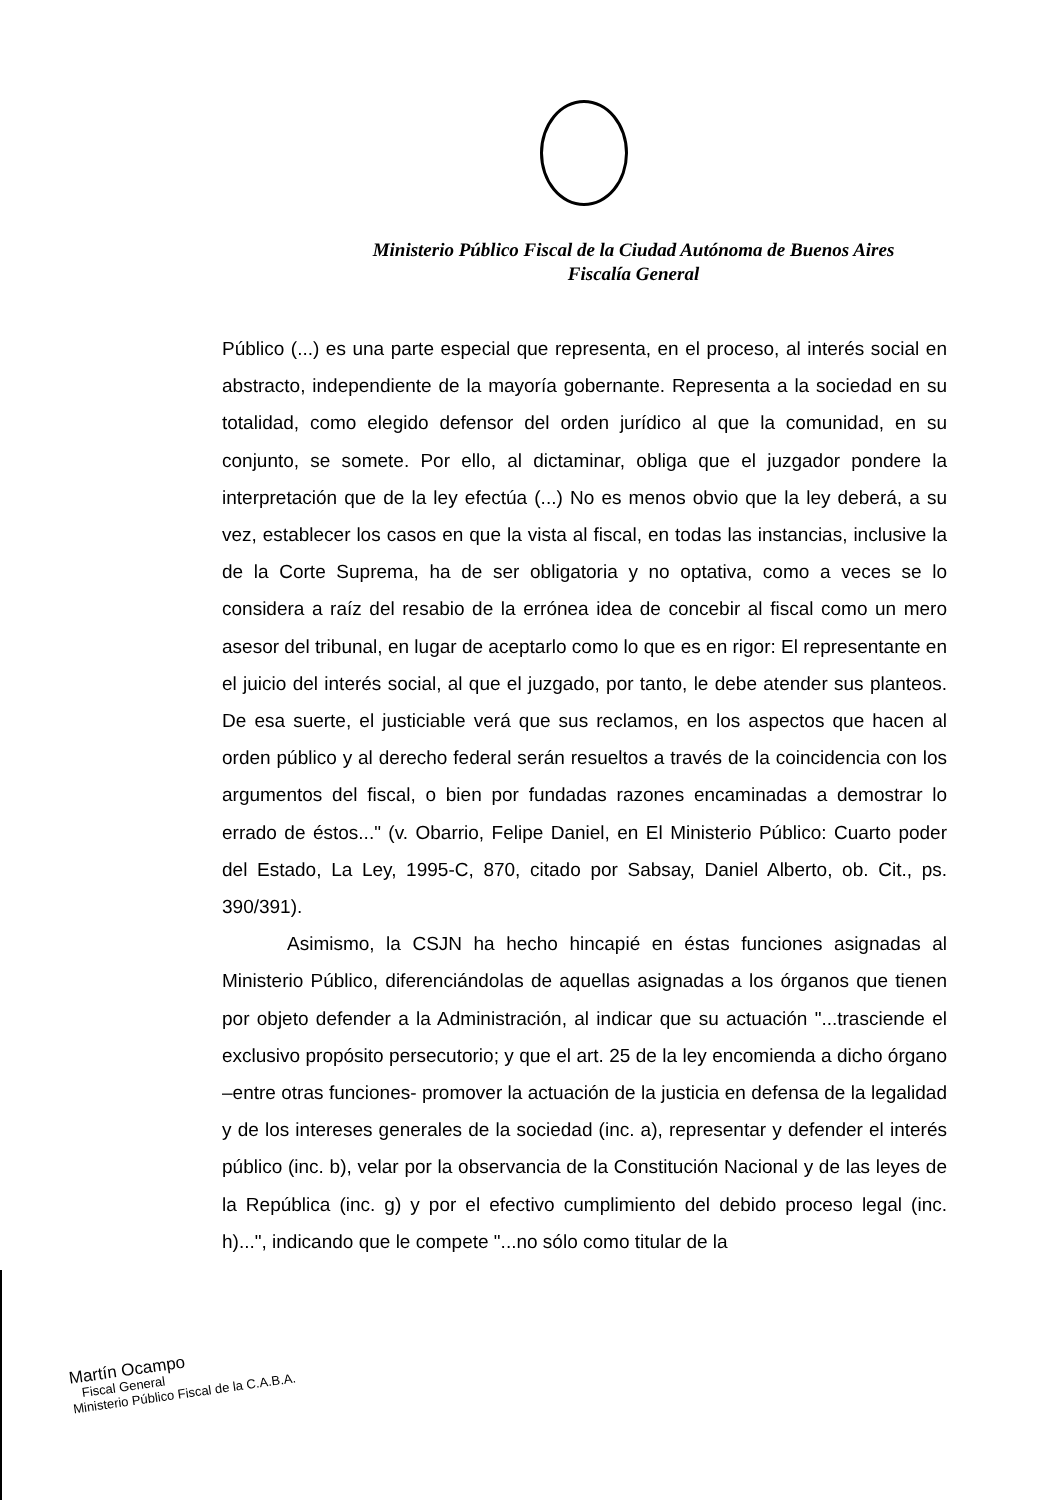Ministerio Público Fiscal de la Ciudad Autónoma de Buenos Aires
Fiscalía General
Público (...) es una parte especial que representa, en el proceso, al interés social en abstracto, independiente de la mayoría gobernante. Representa a la sociedad en su totalidad, como elegido defensor del orden jurídico al que la comunidad, en su conjunto, se somete. Por ello, al dictaminar, obliga que el juzgador pondere la interpretación que de la ley efectúa (...) No es menos obvio que la ley deberá, a su vez, establecer los casos en que la vista al fiscal, en todas las instancias, inclusive la de la Corte Suprema, ha de ser obligatoria y no optativa, como a veces se lo considera a raíz del resabio de la errónea idea de concebir al fiscal como un mero asesor del tribunal, en lugar de aceptarlo como lo que es en rigor: El representante en el juicio del interés social, al que el juzgado, por tanto, le debe atender sus planteos. De esa suerte, el justiciable verá que sus reclamos, en los aspectos que hacen al orden público y al derecho federal serán resueltos a través de la coincidencia con los argumentos del fiscal, o bien por fundadas razones encaminadas a demostrar lo errado de éstos..." (v. Obarrio, Felipe Daniel, en El Ministerio Público: Cuarto poder del Estado, La Ley, 1995-C, 870, citado por Sabsay, Daniel Alberto, ob. Cit., ps. 390/391).
Asimismo, la CSJN ha hecho hincapié en éstas funciones asignadas al Ministerio Público, diferenciándolas de aquellas asignadas a los órganos que tienen por objeto defender a la Administración, al indicar que su actuación "...trasciende el exclusivo propósito persecutorio; y que el art. 25 de la ley encomienda a dicho órgano –entre otras funciones- promover la actuación de la justicia en defensa de la legalidad y de los intereses generales de la sociedad (inc. a), representar y defender el interés público (inc. b), velar por la observancia de la Constitución Nacional y de las leyes de la República (inc. g) y por el efectivo cumplimiento del debido proceso legal (inc. h)...", indicando que le compete "...no sólo como titular de la
Martín Ocampo
Fiscal General
Ministerio Público Fiscal de la C.A.B.A.